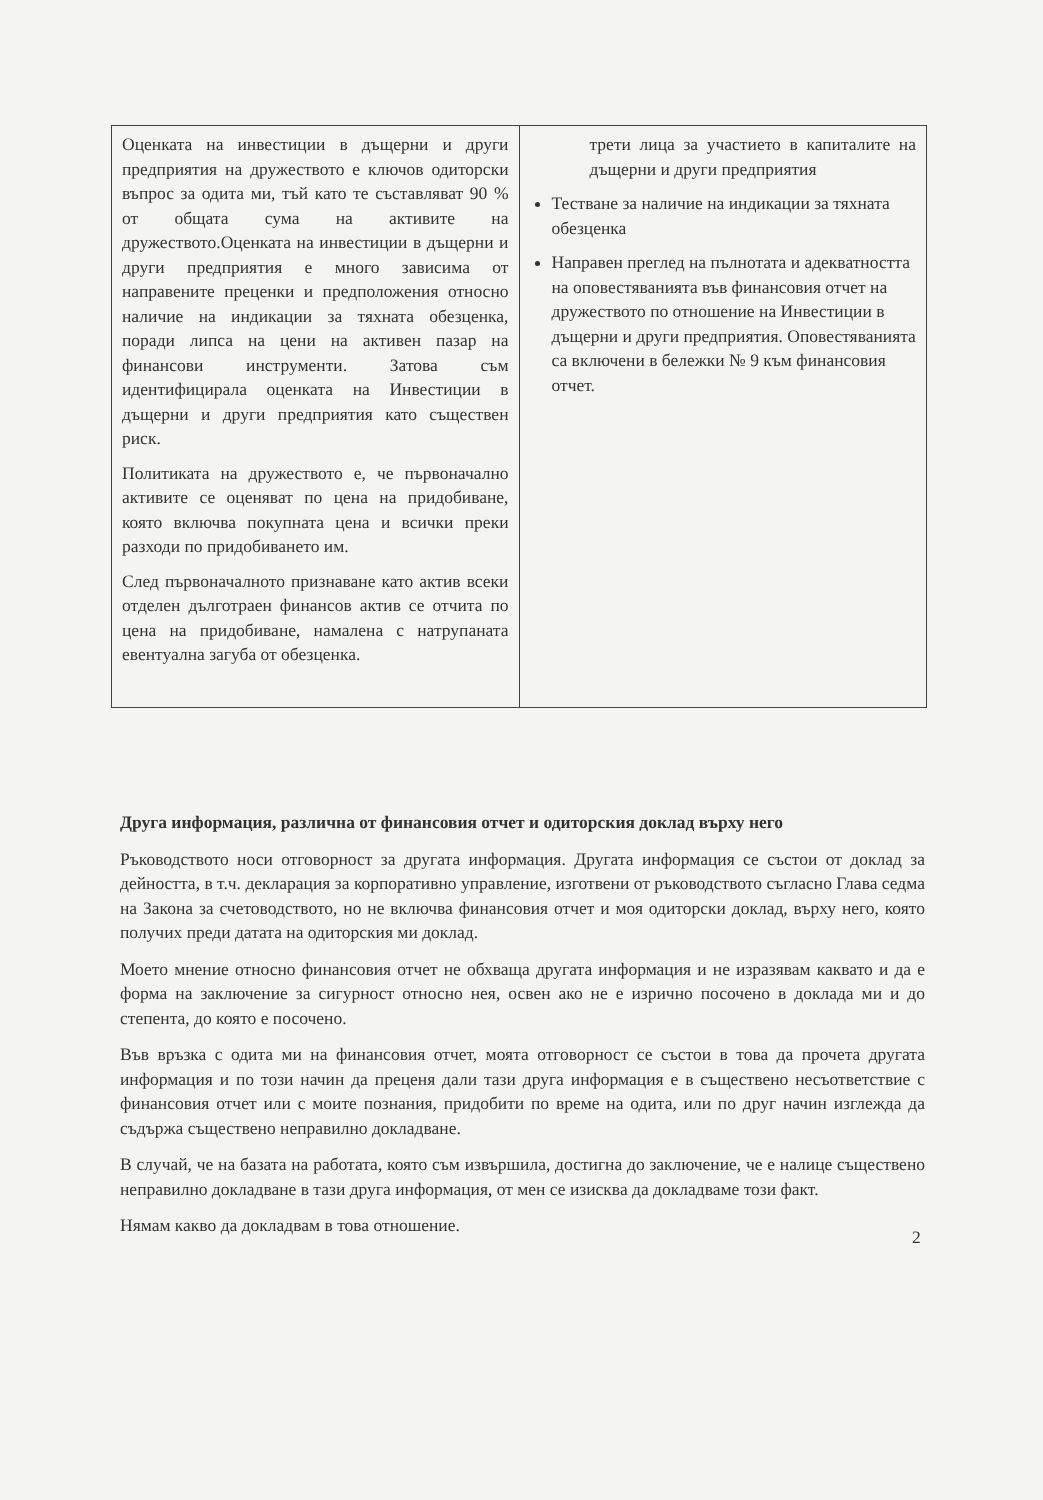| Оценката на инвестиции в дъщерни и други предприятия на дружеството е ключов одиторски въпрос за одита ми, тъй като те съставляват 90 % от общата сума на активите на дружеството.Оценката на инвестиции в дъщерни и други предприятия е много зависима от направените преценки и предположения относно наличие на индикации за тяхната обезценка, поради липса на цени на активен пазар на финансови инструменти. Затова съм идентифицирала оценката на Инвестиции в дъщерни и други предприятия като съществен риск. Политиката на дружеството е, че първоначално активите се оценяват по цена на придобиване, която включва покупната цена и всички преки разходи по придобиването им. След първоначалното признаване като актив всеки отделен дълготраен финансов актив се отчита по цена на придобиване, намалена с натрупаната евентуална загуба от обезценка. | трети лица за участието в капиталите на дъщерни и други предприятия Тестване за наличие на индикации за тяхната обезценка Направен преглед на пълнотата и адекватността на оповестяванията във финансовия отчет на дружеството по отношение на Инвестиции в дъщерни и други предприятия. Оповестяванията са включени в бележки № 9 към финансовия отчет. |
Друга информация, различна от финансовия отчет и одиторския доклад върху него
Ръководството носи отговорност за другата информация. Другата информация се състои от доклад за дейността, в т.ч. декларация за корпоративно управление, изготвени от ръководството съгласно Глава седма на Закона за счетоводството, но не включва финансовия отчет и моя одиторски доклад, върху него, която получих преди датата на одиторския ми доклад.
Моето мнение относно финансовия отчет не обхваща другата информация и не изразявам каквато и да е форма на заключение за сигурност относно нея, освен ако не е изрично посочено в доклада ми и до степента, до която е посочено.
Във връзка с одита ми на финансовия отчет, моята отговорност се състои в това да прочета другата информация и по този начин да преценя дали тази друга информация е в съществено несъответствие с финансовия отчет или с моите познания, придобити по време на одита, или по друг начин изглежда да съдържа съществено неправилно докладване.
В случай, че на базата на работата, която съм извършила, достигна до заключение, че е налице съществено неправилно докладване в тази друга информация, от мен се изисква да докладваме този факт.
Нямам какво да докладвам в това отношение.
2